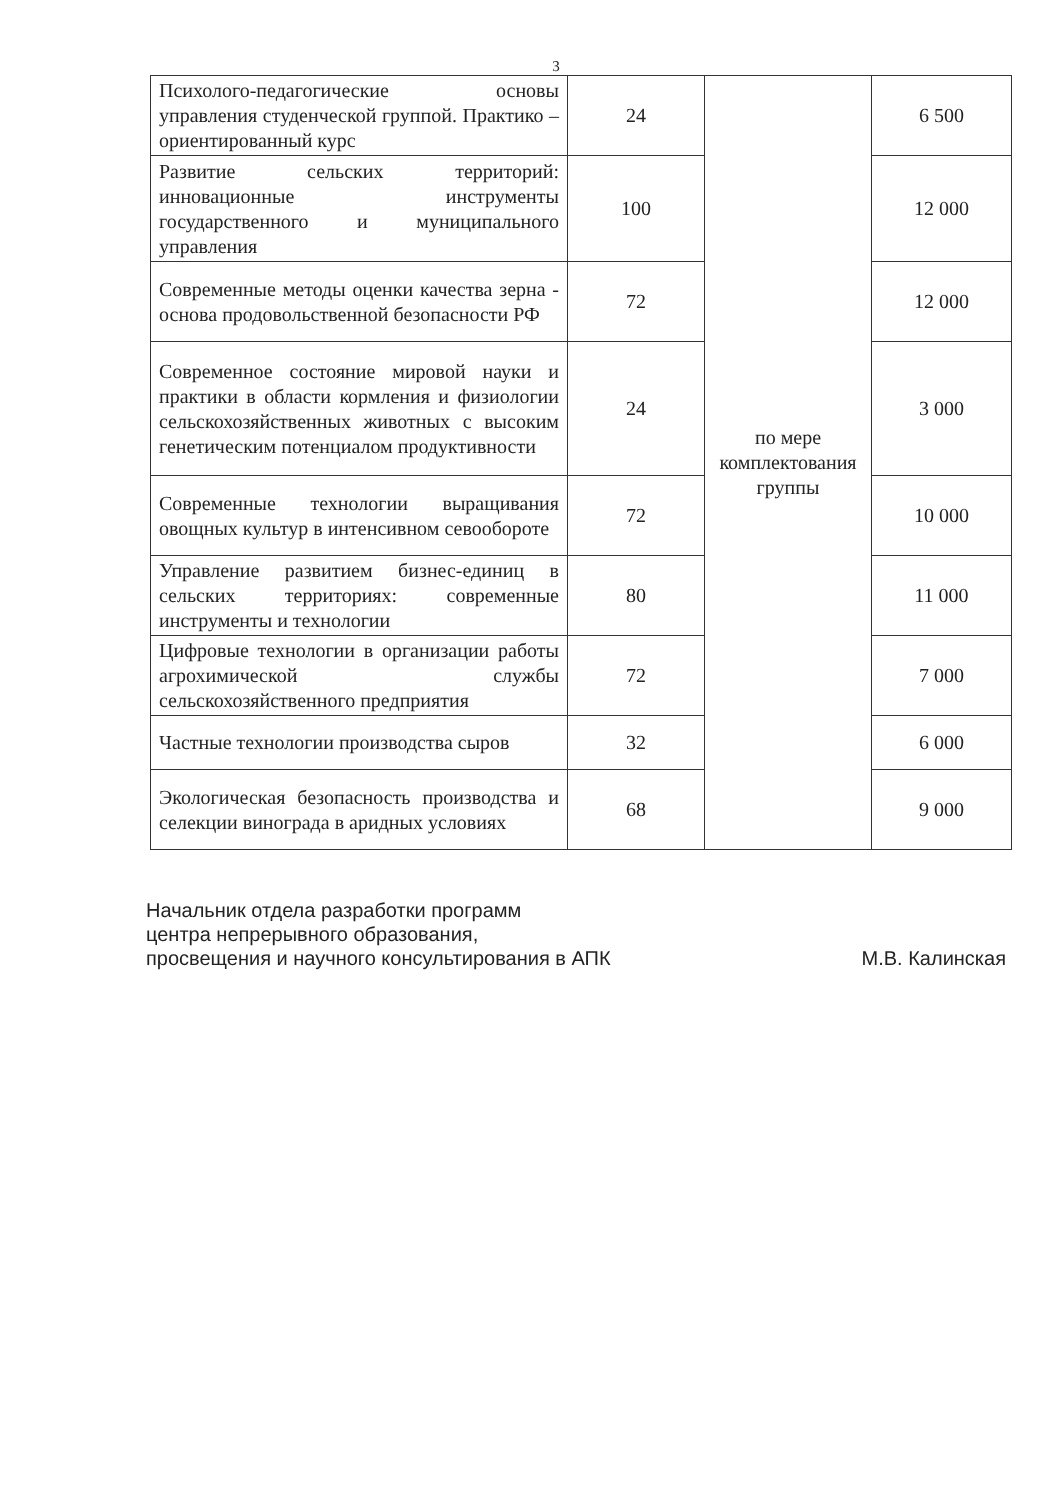3
| Психолого-педагогические основы управления студенческой группой. Практико – ориентированный курс | 24 | по мере комплектования группы | 6 500 |
| Развитие сельских территорий: инновационные инструменты государственного и муниципального управления | 100 | | 12 000 |
| Современные методы оценки качества зерна - основа продовольственной безопасности РФ | 72 | | 12 000 |
| Современное состояние мировой науки и практики в области кормления и физиологии сельскохозяйственных животных с высоким генетическим потенциалом продуктивности | 24 | | 3 000 |
| Современные технологии выращивания овощных культур в интенсивном севообороте | 72 | | 10 000 |
| Управление развитием бизнес-единиц в сельских территориях: современные инструменты и технологии | 80 | | 11 000 |
| Цифровые технологии в организации работы агрохимической службы сельскохозяйственного предприятия | 72 | | 7 000 |
| Частные технологии производства сыров | 32 | | 6 000 |
| Экологическая безопасность производства и селекции винограда в аридных условиях | 68 | | 9 000 |
Начальник отдела разработки программ
центра непрерывного образования,
просвещения и научного консультирования в АПК М.В. Калинская